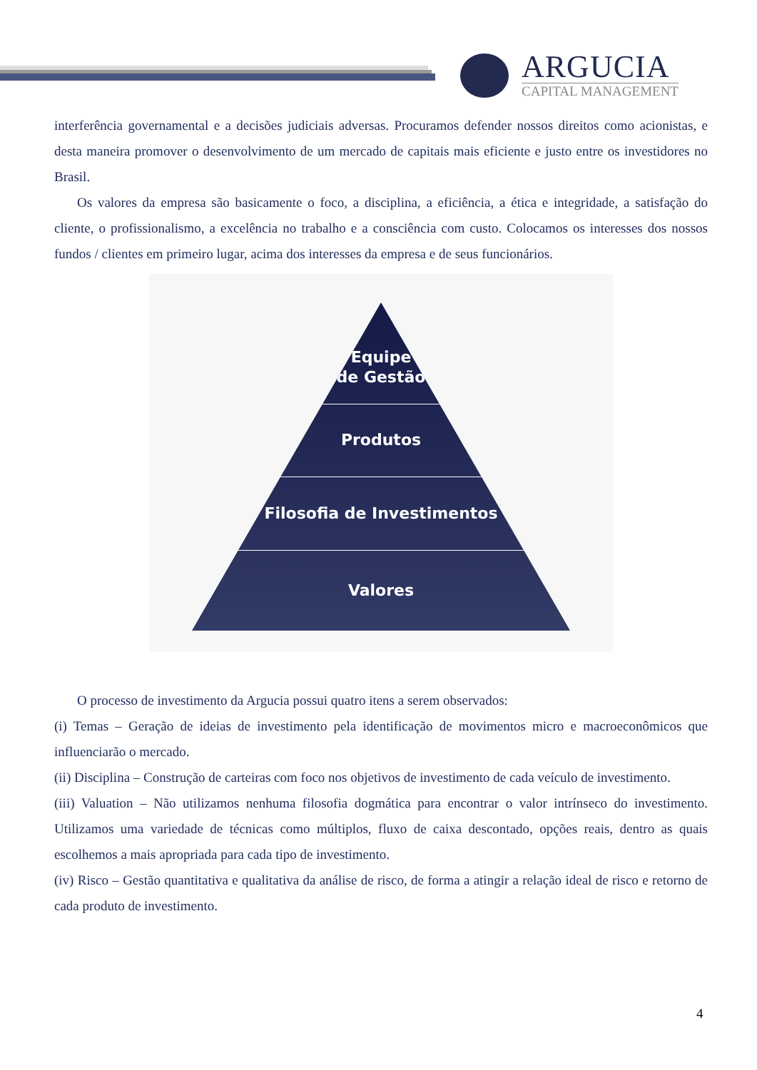ARGUCIA
CAPITAL MANAGEMENT
interferência governamental e a decisões judiciais adversas. Procuramos defender nossos direitos como acionistas, e desta maneira promover o desenvolvimento de um mercado de capitais mais eficiente e justo entre os investidores no Brasil.
Os valores da empresa são basicamente o foco, a disciplina, a eficiência, a ética e integridade, a satisfação do cliente, o profissionalismo, a excelência no trabalho e a consciência com custo. Colocamos os interesses dos nossos fundos / clientes em primeiro lugar, acima dos interesses da empresa e de seus funcionários.
Equipe
de Gestão
Produtos
Filosofia de Investimentos
Valores
O processo de investimento da Argucia possui quatro itens a serem observados:
(i) Temas – Geração de ideias de investimento pela identificação de movimentos micro e macroeconômicos que influenciarão o mercado.
(ii) Disciplina – Construção de carteiras com foco nos objetivos de investimento de cada veículo de investimento.
(iii) Valuation – Não utilizamos nenhuma filosofia dogmática para encontrar o valor intrínseco do investimento. Utilizamos uma variedade de técnicas como múltiplos, fluxo de caixa descontado, opções reais, dentro as quais escolhemos a mais apropriada para cada tipo de investimento.
(iv) Risco – Gestão quantitativa e qualitativa da análise de risco, de forma a atingir a relação ideal de risco e retorno de cada produto de investimento.
4